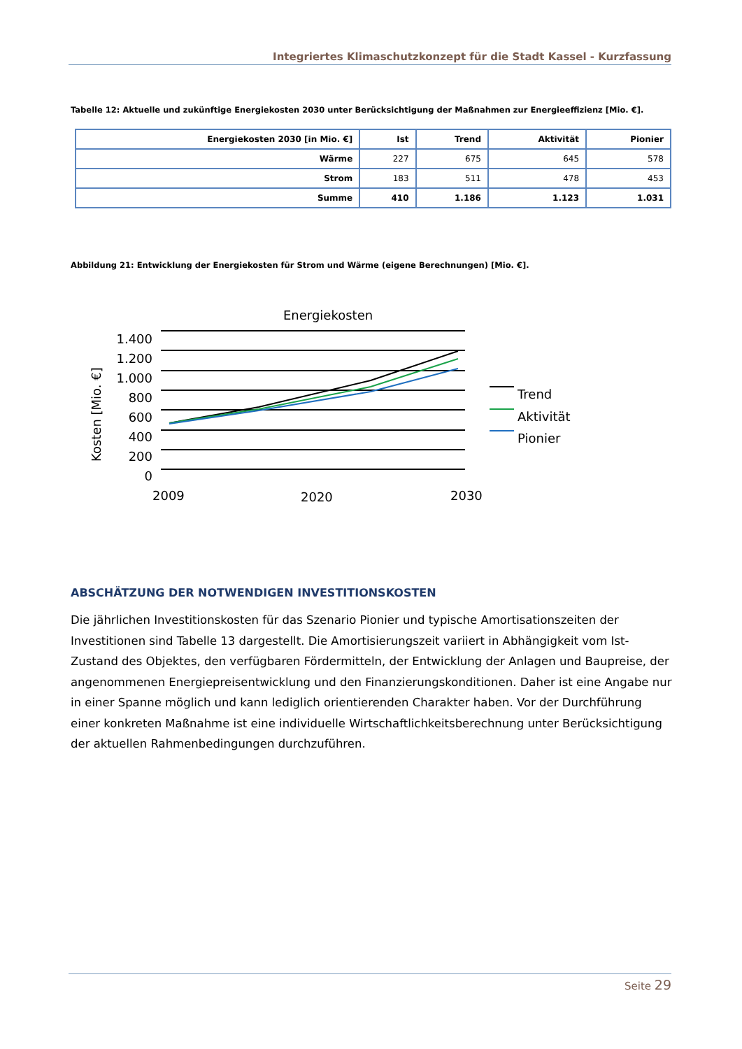Integriertes Klimaschutzkonzept für die Stadt Kassel - Kurzfassung
Tabelle 12: Aktuelle und zukünftige Energiekosten 2030 unter Berücksichtigung der Maßnahmen zur Energieeffizienz [Mio. €].
| Energiekosten 2030 [in Mio. €] | Ist | Trend | Aktivität | Pionier |
| --- | --- | --- | --- | --- |
| Wärme | 227 | 675 | 645 | 578 |
| Strom | 183 | 511 | 478 | 453 |
| Summe | 410 | 1.186 | 1.123 | 1.031 |
Abbildung 21: Entwicklung der Energiekosten für Strom und Wärme (eigene Berechnungen) [Mio. €].
Energiekosten
1.400
1.200
1.000
800
600
400
200
0
Kosten [Mio. €]
2009
2020
2030
Trend
Aktivität
Pionier
ABSCHÄTZUNG DER NOTWENDIGEN INVESTITIONSKOSTEN
Die jährlichen Investitionskosten für das Szenario Pionier und typische Amortisationszeiten der Investitionen sind Tabelle 13 dargestellt. Die Amortisierungszeit variiert in Abhängigkeit vom Ist-Zustand des Objektes, den verfügbaren Fördermitteln, der Entwicklung der Anlagen und Baupreise, der angenommenen Energiepreisentwicklung und den Finanzierungskonditionen. Daher ist eine Angabe nur in einer Spanne möglich und kann lediglich orientierenden Charakter haben. Vor der Durchführung einer konkreten Maßnahme ist eine individuelle Wirtschaftlichkeitsberechnung unter Berücksichtigung der aktuellen Rahmenbedingungen durchzuführen.
Seite 29